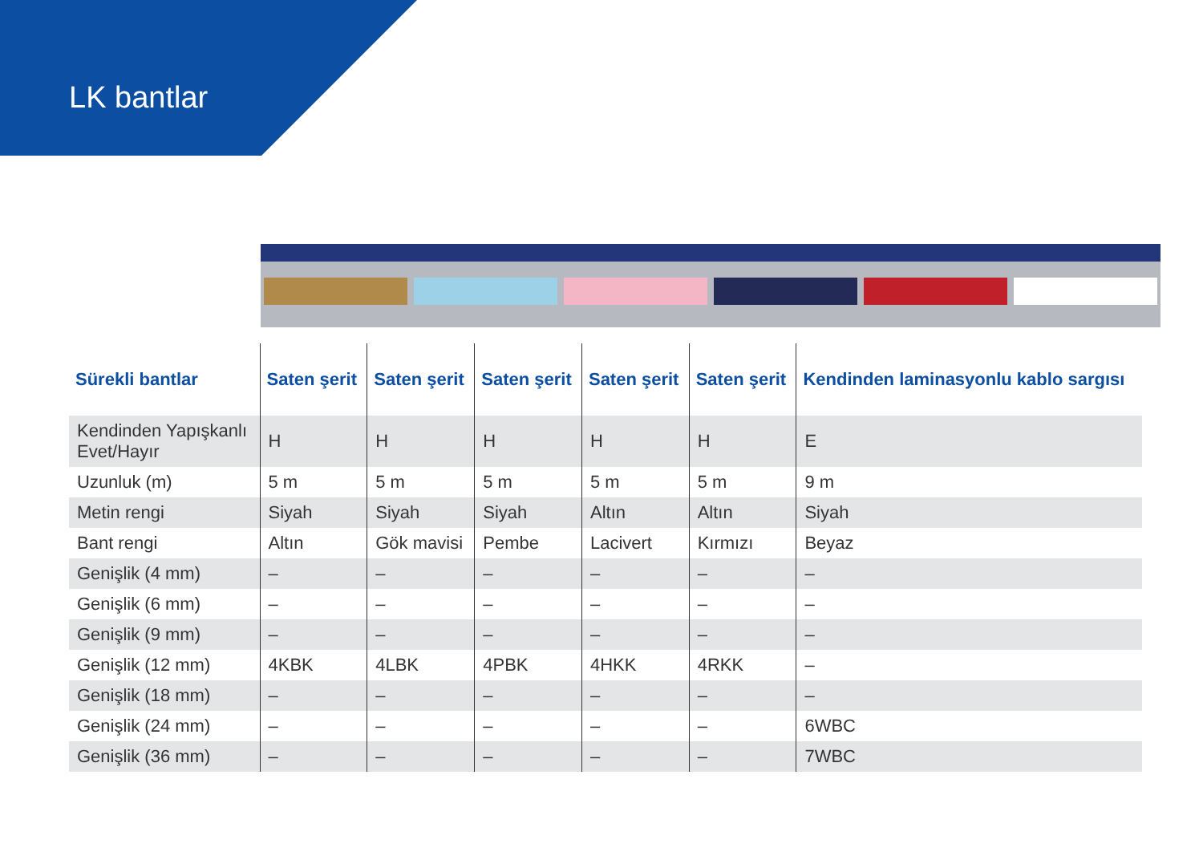LK bantlar
| Sürekli bantlar | Saten şerit | Saten şerit | Saten şerit | Saten şerit | Saten şerit | Kendinden laminasyonlu kablo sargısı |
| --- | --- | --- | --- | --- | --- | --- |
| Kendinden Yapışkanlı Evet/Hayır | H | H | H | H | H | E |
| Uzunluk (m) | 5 m | 5 m | 5 m | 5 m | 5 m | 9 m |
| Metin rengi | Siyah | Siyah | Siyah | Altın | Altın | Siyah |
| Bant rengi | Altın | Gök mavisi | Pembe | Lacivert | Kırmızı | Beyaz |
| Genişlik (4 mm) | – | – | – | – | – | – |
| Genişlik (6 mm) | – | – | – | – | – | – |
| Genişlik (9 mm) | – | – | – | – | – | – |
| Genişlik (12 mm) | 4KBK | 4LBK | 4PBK | 4HKK | 4RKK | – |
| Genişlik (18 mm) | – | – | – | – | – | – |
| Genişlik (24 mm) | – | – | – | – | – | 6WBC |
| Genişlik (36 mm) | – | – | – | – | – | 7WBC |